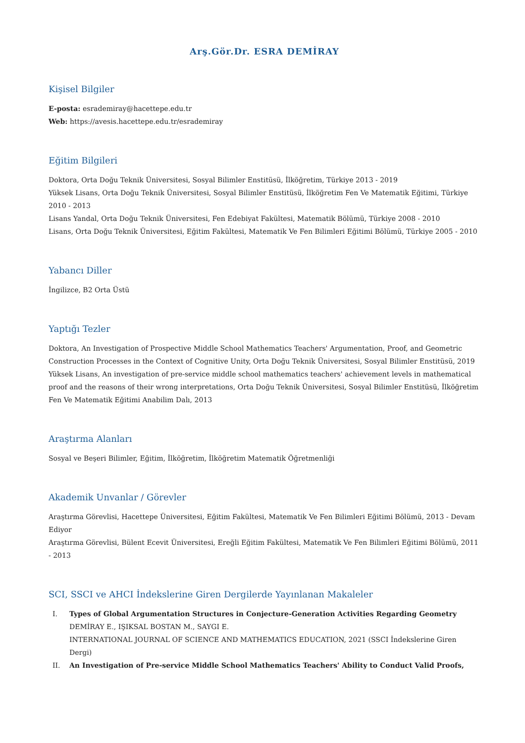Arş.Gör.Dr. ESRA DEMİRAY
Kişisel Bilgiler
E-posta: esrademiray@hacettepe.edu.tr
Web: https://avesis.hacettepe.edu.tr/esrademiray
Eğitim Bilgileri
Doktora, Orta Doğu Teknik Üniversitesi, Sosyal Bilimler Enstitüsü, İlköğretim, Türkiye 2013 - 2019
Yüksek Lisans, Orta Doğu Teknik Üniversitesi, Sosyal Bilimler Enstitüsü, İlköğretim Fen Ve Matematik Eğitimi, Türkiye 2010 - 2013
Lisans Yandal, Orta Doğu Teknik Üniversitesi, Fen Edebiyat Fakültesi, Matematik Bölümü, Türkiye 2008 - 2010
Lisans, Orta Doğu Teknik Üniversitesi, Eğitim Fakültesi, Matematik Ve Fen Bilimleri Eğitimi Bölümü, Türkiye 2005 - 2010
Yabancı Diller
İngilizce, B2 Orta Üstü
Yaptığı Tezler
Doktora, An Investigation of Prospective Middle School Mathematics Teachers' Argumentation, Proof, and Geometric Construction Processes in the Context of Cognitive Unity, Orta Doğu Teknik Üniversitesi, Sosyal Bilimler Enstitüsü, 2019
Yüksek Lisans, An investigation of pre-service middle school mathematics teachers' achievement levels in mathematical proof and the reasons of their wrong interpretations, Orta Doğu Teknik Üniversitesi, Sosyal Bilimler Enstitüsü, İlköğretim Fen Ve Matematik Eğitimi Anabilim Dalı, 2013
Araştırma Alanları
Sosyal ve Beşeri Bilimler, Eğitim, İlköğretim, İlköğretim Matematik Öğretmenliği
Akademik Unvanlar / Görevler
Araştırma Görevlisi, Hacettepe Üniversitesi, Eğitim Fakültesi, Matematik Ve Fen Bilimleri Eğitimi Bölümü, 2013 - Devam Ediyor
Araştırma Görevlisi, Bülent Ecevit Üniversitesi, Ereğli Eğitim Fakültesi, Matematik Ve Fen Bilimleri Eğitimi Bölümü, 2011 - 2013
SCI, SSCI ve AHCI İndekslerine Giren Dergilerde Yayınlanan Makaleler
I. Types of Global Argumentation Structures in Conjecture-Generation Activities Regarding Geometry
DEMİRAY E., IŞIKSAL BOSTAN M., SAYGI E.
INTERNATIONAL JOURNAL OF SCIENCE AND MATHEMATICS EDUCATION, 2021 (SSCI İndekslerine Giren Dergi)
II. An Investigation of Pre-service Middle School Mathematics Teachers' Ability to Conduct Valid Proofs,